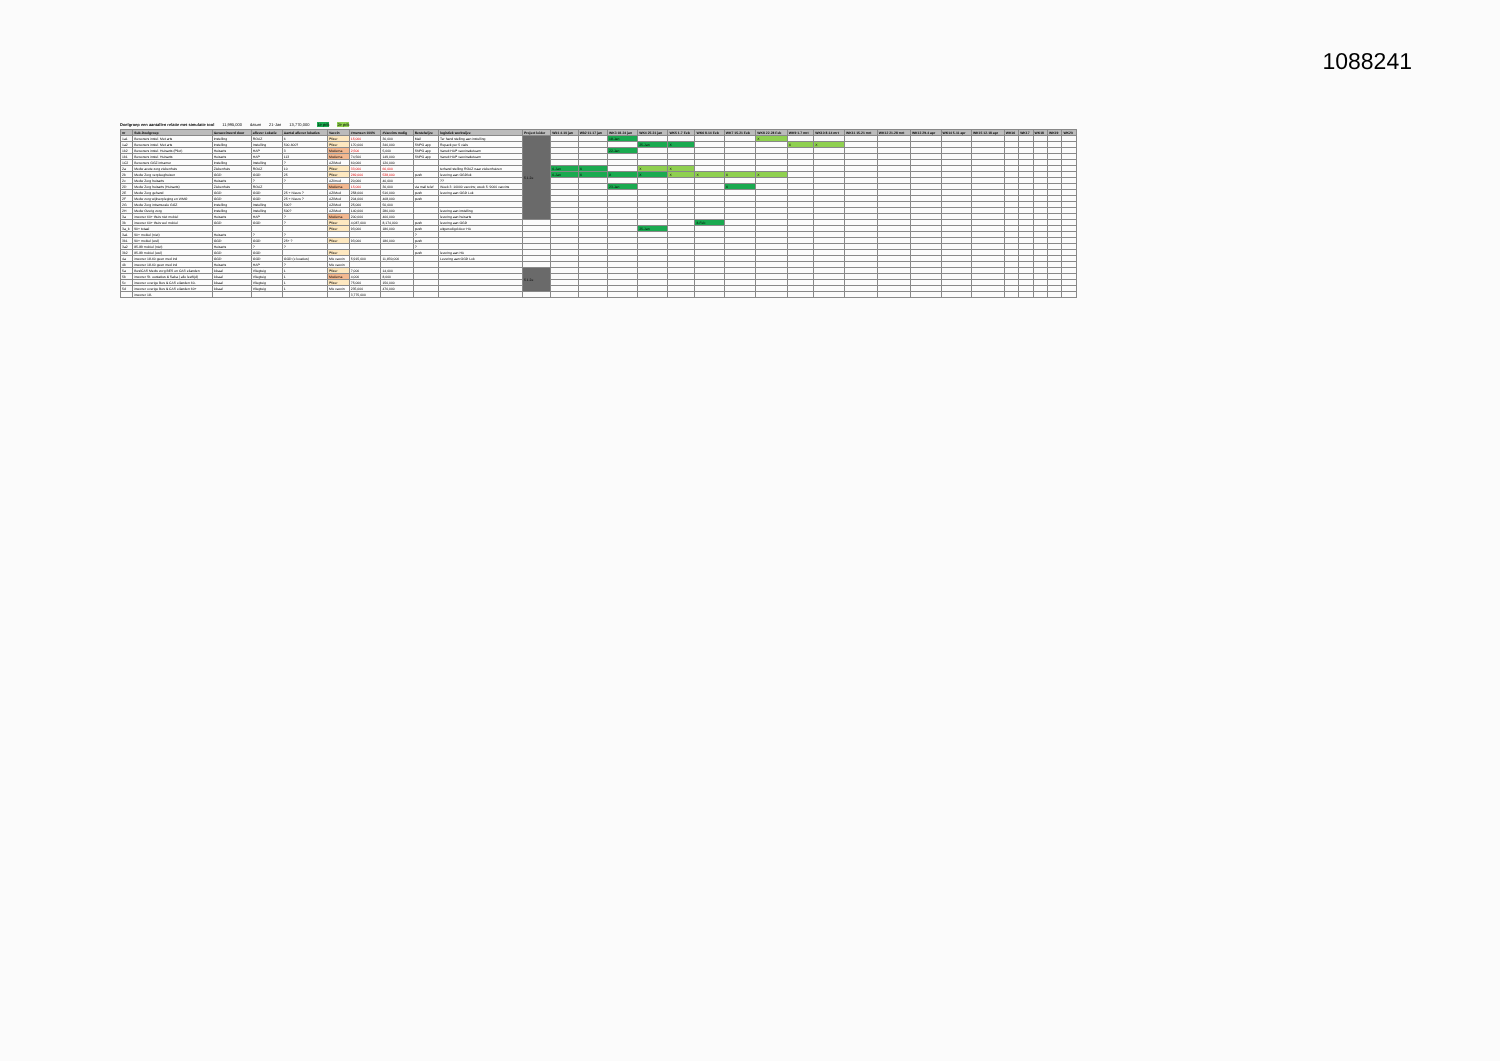1088241
Doelgroep een aantallen relatie met simulatie tool 11,995,000 datum 21-Jan 13,770,000 1e prik 2e prik
| nr | Sub-Doelgroep | Gevaccineerd door | aflever Lokatie | Aantal aflever lokaties | Vaccin | #mensen 100% | #Vaccins nodig | Bestelwijze | logistiek werkwijze | Project leider | Wk1 4-10 jan | Wk2 11-17 jan | WK3 18-24 jan | WK4 25-31 jan | WK5 1-7 Feb | WK6 8-14 Feb | WK7 15-21 Feb | WK8 22-28 Feb | WK9 1-7 mrt | WK10 8-14 mrt | WK11 15-21 mrt | WK12 21-28 mrt | WK13 29-4 apr | WK14 5-11 apr | WK15 12-18 apr | WK16 | WK17 | WK18 | WK19 | WK20 |
| --- | --- | --- | --- | --- | --- | --- | --- | --- | --- | --- | --- | --- | --- | --- | --- | --- | --- | --- | --- | --- | --- | --- | --- | --- | --- | --- | --- | --- | --- | --- |
| 1a1 | Bewoners instel. Met arts | Instelling | ROAZ | 6 | Pfizer | 15,000 | 30,000 | Mail | Ter hand stelling aan instelling | 5.1.2e | | | 18-Jan | | | | | X | | | | | | | | | | | | |
| 1a2 | Bewoners instel. Met arts | Instelling | Instelling | 500-600? | Pfizer | 170,000 | 340,000 | SNPG app | Repack per 5 vials | | | | | 25-Jan | X | | | | X | X | | | | | | | | | | |
| 1b2 | Bewoners instel. Huisarts (Pilot) | Huisarts | HAP | 3 | Moderna | 2,500 | 5,000 | SNPG app | Vanuit HAP vaccinatieteam | | | | 22-Jan | | | | | | | | | | | | | | | | | |
| 1b1 | Bewoners instel. Huisarts | Huisarts | HAP | 113 | Moderna | 74,500 | 149,000 | SNPG app | Vanuit HAP vaccinatieteam | | | | | | | | | | | | | | | | | | | | | |
| 1C2 | Bewoners GGZ intramur | Instelling | Instelling | ? | AZ/Mod | 60,000 | 120,000 | | | | | | | | | | | | | | | | | | | | | | | |
| 2a | Medw acute zorg ziekenhuis | Ziekenhuis | ROAZ | 10 | Pfizer | 33,000 | 66,000 | | terhand stelling ROAZ naar ziekenhuizen | | 6-Jan | X | | X | X | | | | | | | | | | | | | | | |
| 2b | Medw Zorg verpleeghuizen | GGD | GGD | 25 | Pfizer | 269,000 | 538,000 | push | levering aan GGDlok | | 6-Jan | X | X | X | X | X | X | X | | | | | | | | | | | | |
| 2c | Medw Zorg huisarts | Huisarts | ? | ? | AZ/mod | 20,000 | 40,000 | | ?? | | | | | | | | | | | | | | | | | | | | | |
| 2D | Medw Zorg huisarts (Huisarts) | Ziekenhuis | ROAZ | | Moderna | 15,000 | 30,000 | via mail telef | Week 3: 10000 vaccins; week 5: 9000 vaccins | | | | 23-Jan | | | | X | | | | | | | | | | | | | |
| 2E | Medw Zorg gehand | GGD | GGD | 25 + Nieuw ? | AZ/Mod | 258,000 | 516,000 | push | levering aan GGD Lok | | | | | | | | | | | | | | | | | | | | | |
| 2F | Medw zorg wijkverpleging en WMO | GGD | GGD | 25 + Nieuw ? | AZ/Mod | 204,000 | 408,000 | push | | | | | | | | | | | | | | | | | | | | | | |
| 2G | Medw Zorg intramurale GGZ | Instelling | Instelling | 500? | AZ/Mod | 25,000 | 50,000 | | | | | | | | | | | | | | | | | | | | | | | |
| 2H | Medw Overig zorg | Instelling | Instelling | 500? | AZ/Mod | 140,000 | 280,000 | | levering aan instelling | | | | | | | | | | | | | | | | | | | | | |
| 3a | inwoner 60+ thuis niet mobiel | Huisarts | HAP | ? | Moderna | 200,000 | 400,000 | | levering aan huisarts | | | | | | | | | | | | | | | | | | | | | |
| 3b | inwoner 60+ thuis wel mobiel | GGD | GGD | ? | Pfizer | 4,087,000 | 8,174,000 | push | levering aan GGD | | | | | | | 8-Feb | | | | | | | | | | | | | | |
| 3a_b | 90+ totaal | | | | Pfizer | 93,000 | 186,000 | push | uitgenodigd door HA | | | | | 25-Jan | | | | | | | | | | | | | | | | |
| 3a1 | 90+ mobiel (niet) | Huisarts | ? | ? | | | | ? | | | | | | | | | | | | | | | | | | | | | | |
| 3b1 | 90+ mobiel (wel) | GGD | GGD | 25+ ? | Pfizer | 93,000 | 186,000 | push | | | | | | | | | | | | | | | | | | | | | | |
| 3a2 | 85-89 mobiel (niet) | Huisarts | ? | ? | | | | ? | | | | | | | | | | | | | | | | | | | | | | |
| 3b2 | 85-89 mobiel (wel) | GGD | GGD | | Pfizer | | | push | levering aan HA | | | | | | | | | | | | | | | | | | | | | |
| 4a | inwoner 18-60 geen med ind | GGD | GGD | GGD (x locaties) | Mix vaccin | 5,915,000 | 11,830,000 | | Levering aan GGD Lok | | | | | | | | | | | | | | | | | | | | | |
| 4b | inwoner 18-60 geen med ind | Huisarts | HAP | ? | Mix vaccin | | | | | | | | | | | | | | | | | | | | | | | | | |
| 5a | Bes/CAS Medw zorg BES en CAS eilanden | lokaal | Vliegtuig | 1 | Pfizer | 7,000 | 14,000 | | | 5.1.2e | | | | | | | | | | | | | | | | | | | | |
| 5b | inwoner St. eustatius & Saba ( alle leeftijd) | lokaal | Vliegtuig | 1 | Moderna | 4,000 | 8,000 | | | | | | | | | | | | | | | | | | | | | | | |
| 5c | inwoner overige Bes & CAS eilanden 60- | lokaal | Vliegtuig | 1 | Pfizer | 75,000 | 150,000 | | | | | | | | | | | | | | | | | | | | | | | |
| 5d | inwoner overige Bes & CAS eilanden 60+ | lokaal | Vliegtuig | 1 | Mix vaccin | 235,000 | 470,000 | | | | | | | | | | | | | | | | | | | | | | | |
| | inwoner 18- | | | | | 3,775,000 | | | | | | | | | | | | | | | | | | | | | | | | |